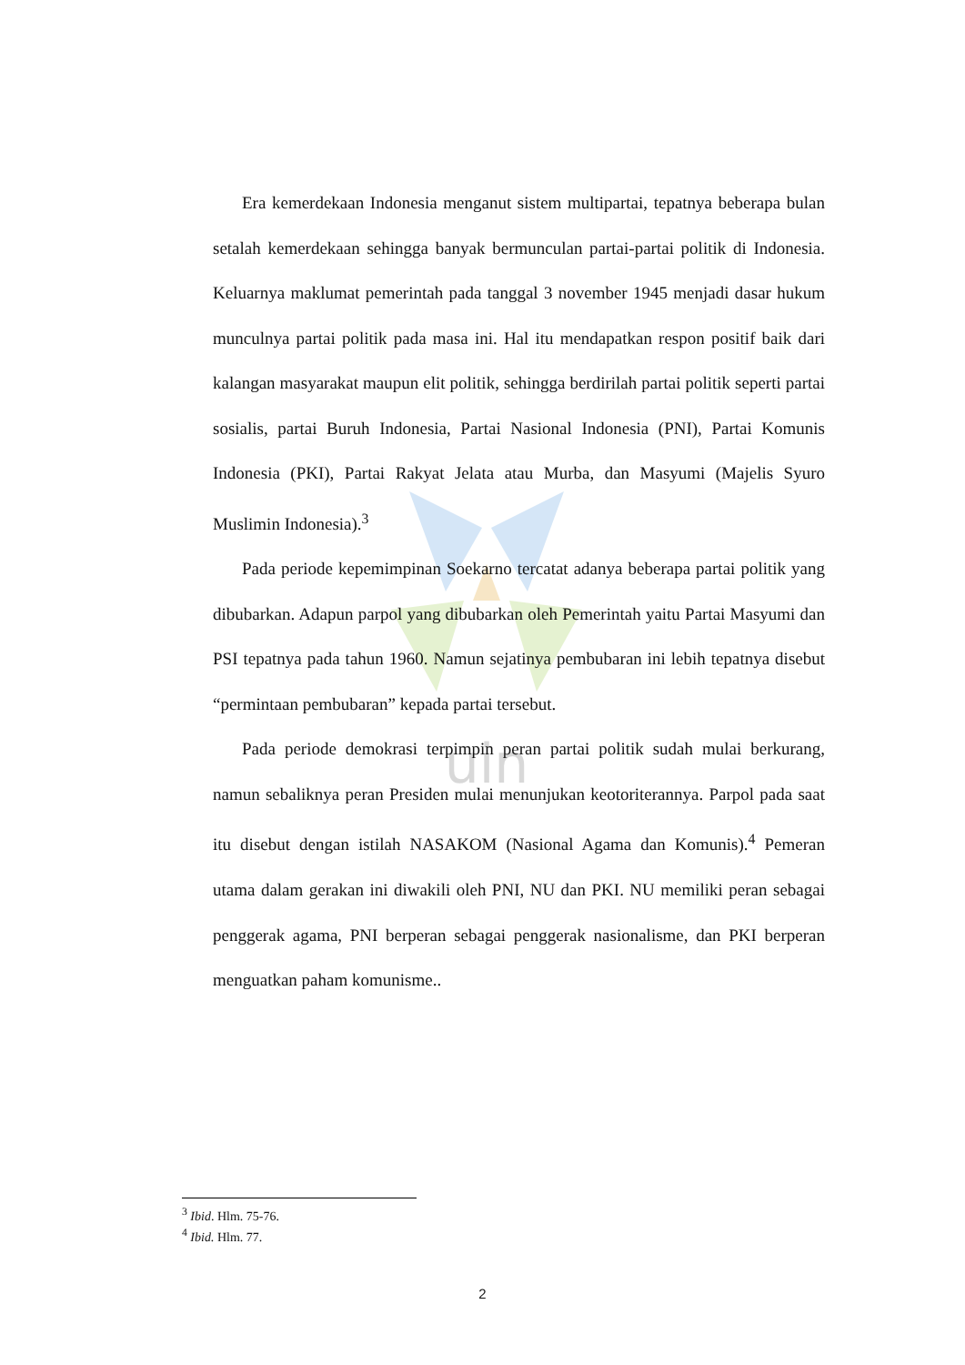uin
Era kemerdekaan Indonesia menganut sistem multipartai, tepatnya beberapa bulan setalah kemerdekaan sehingga banyak bermunculan partai-partai politik di Indonesia. Keluarnya maklumat pemerintah pada tanggal 3 november 1945 menjadi dasar hukum munculnya partai politik pada masa ini. Hal itu mendapatkan respon positif baik dari kalangan masyarakat maupun elit politik, sehingga berdirilah partai politik seperti partai sosialis, partai Buruh Indonesia, Partai Nasional Indonesia (PNI), Partai Komunis Indonesia (PKI), Partai Rakyat Jelata atau Murba, dan Masyumi (Majelis Syuro Muslimin Indonesia).<sup>3</sup>
Pada periode kepemimpinan Soekarno tercatat adanya beberapa partai politik yang dibubarkan. Adapun parpol yang dibubarkan oleh Pemerintah yaitu Partai Masyumi dan PSI tepatnya pada tahun 1960. Namun sejatinya pembubaran ini lebih tepatnya disebut “permintaan pembubaran” kepada partai tersebut.
Pada periode demokrasi terpimpin peran partai politik sudah mulai berkurang, namun sebaliknya peran Presiden mulai menunjukan keotoriterannya. Parpol pada saat itu disebut dengan istilah NASAKOM (Nasional Agama dan Komunis).<sup>4</sup> Pemeran utama dalam gerakan ini diwakili oleh PNI, NU dan PKI. NU memiliki peran sebagai penggerak agama, PNI berperan sebagai penggerak nasionalisme, dan PKI berperan menguatkan paham komunisme..
<sup>3</sup> Ibid. Hlm. 75-76.
<sup>4</sup> Ibid. Hlm. 77.
2